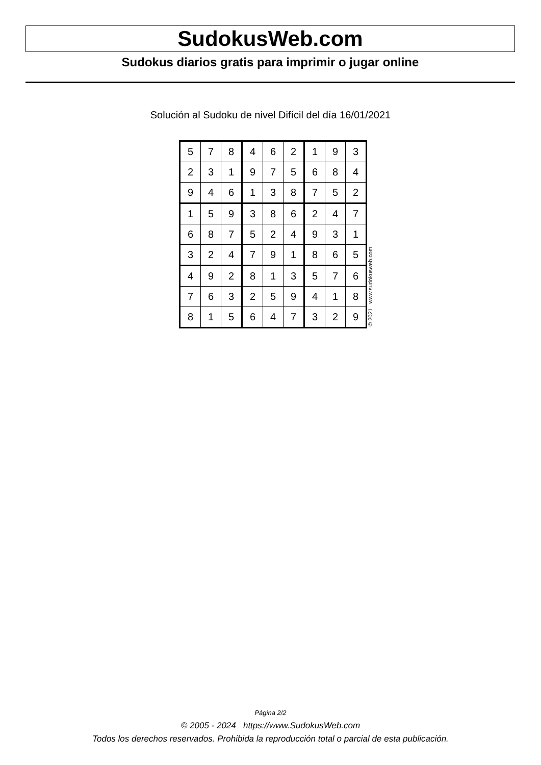SudokusWeb.com
Sudokus diarios gratis para imprimir o jugar online
Solución al Sudoku de nivel Difícil del día 16/01/2021
| 5 | 7 | 8 | 4 | 6 | 2 | 1 | 9 | 3 |
| 2 | 3 | 1 | 9 | 7 | 5 | 6 | 8 | 4 |
| 9 | 4 | 6 | 1 | 3 | 8 | 7 | 5 | 2 |
| 1 | 5 | 9 | 3 | 8 | 6 | 2 | 4 | 7 |
| 6 | 8 | 7 | 5 | 2 | 4 | 9 | 3 | 1 |
| 3 | 2 | 4 | 7 | 9 | 1 | 8 | 6 | 5 |
| 4 | 9 | 2 | 8 | 1 | 3 | 5 | 7 | 6 |
| 7 | 6 | 3 | 2 | 5 | 9 | 4 | 1 | 8 |
| 8 | 1 | 5 | 6 | 4 | 7 | 3 | 2 | 9 |
© 2021 www.sudokusweb.com
Página 2/2
© 2005 - 2024 https://www.SudokusWeb.com
Todos los derechos reservados. Prohibida la reproducción total o parcial de esta publicación.